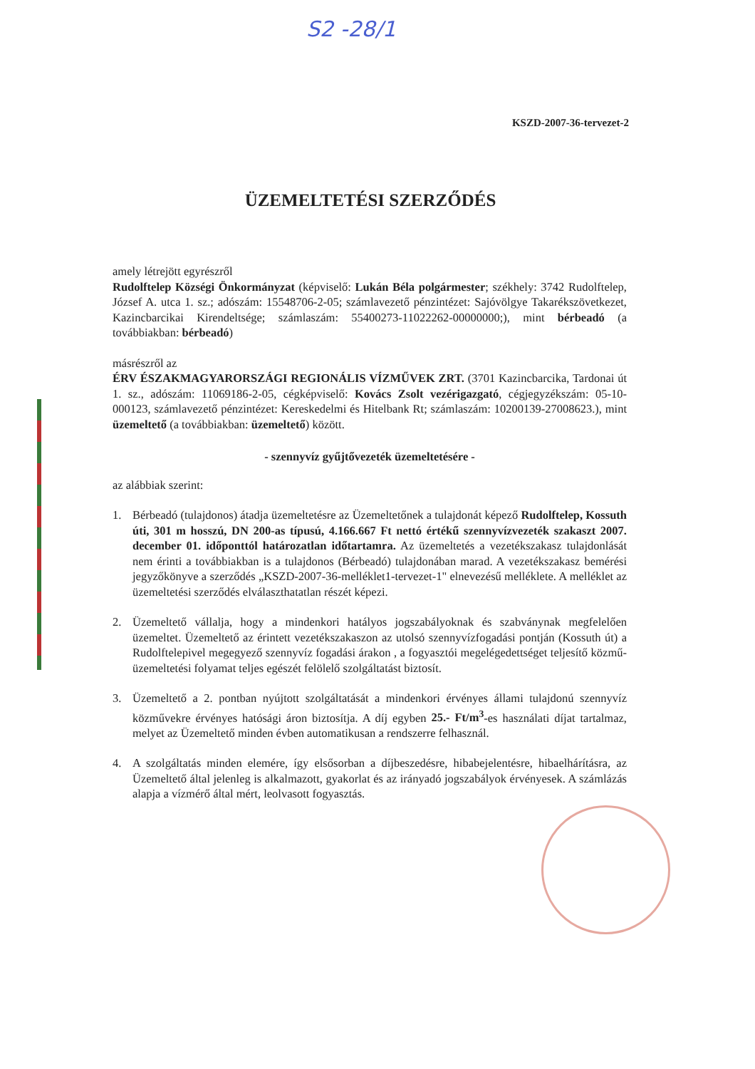S2 -28/1
KSZD-2007-36-tervezet-2
ÜZEMELTETÉSI SZERZŐDÉS
amely létrejött egyrészről
Rudolftelep Községi Önkormányzat (képviselő: Lukán Béla polgármester; székhely: 3742 Rudolftelep, József A. utca 1. sz.; adószám: 15548706-2-05; számlavezető pénzintézet: Sajóvölgye Takarékszövetkezet, Kazincbarcikai Kirendeltsége; számlaszám: 55400273-11022262-00000000;), mint bérbeadó (a továbbiakban: bérbeadó)
másrészről az
ÉRV ÉSZAKMAGYARORSZÁGI REGIONÁLIS VÍZMŰVEK ZRT. (3701 Kazincbarcika, Tardonai út 1. sz., adószám: 11069186-2-05, cégképviselő: Kovács Zsolt vezérigazgató, cégjegyzékszám: 05-10-000123, számlavezető pénzintézet: Kereskedelmi és Hitelbank Rt; számlaszám: 10200139-27008623.), mint üzemeltető (a továbbiakban: üzemeltető) között.
- szennyvíz gyűjtővezeték üzemeltetésére -
az alábbiak szerint:
1. Bérbeadó (tulajdonos) átadja üzemeltetésre az Üzemeltetőnek a tulajdonát képező Rudolftelep, Kossuth úti, 301 m hosszú, DN 200-as típusú, 4.166.667 Ft nettó értékű szennyvízvezeték szakaszt 2007. december 01. időponttól határozatlan időtartamra. Az üzemeltetés a vezetékszakasz tulajdonlását nem érinti a továbbiakban is a tulajdonos (Bérbeadó) tulajdonában marad. A vezetékszakasz bemérési jegyzőkönyve a szerződés „KSZD-2007-36-melléklet1-tervezet-1" elnevezésű melléklete. A melléklet az üzemeltetési szerződés elválaszthatatlan részét képezi.
2. Üzemeltető vállalja, hogy a mindenkori hatályos jogszabályoknak és szabványnak megfelelően üzemeltet. Üzemeltető az érintett vezetékszakaszon az utolsó szennyvízfogadási pontján (Kossuth út) a Rudolftelepivel megegyező szennyvíz fogadási árakon , a fogyasztói megelégedettséget teljesítő közmű-üzemeltetési folyamat teljes egészét felölelő szolgáltatást biztosít.
3. Üzemeltető a 2. pontban nyújtott szolgáltatását a mindenkori érvényes állami tulajdonú szennyvíz közművekre érvényes hatósági áron biztosítja. A díj egyben 25.- Ft/m<sup>3</sup>-es használati díjat tartalmaz, melyet az Üzemeltető minden évben automatikusan a rendszerre felhasznál.
4. A szolgáltatás minden elemére, így elsősorban a díjbeszedésre, hibabejelentésre, hibaelhárításra, az Üzemeltető által jelenleg is alkalmazott, gyakorlat és az irányadó jogszabályok érvényesek. A számlázás alapja a vízmérő által mért, leolvasott fogyasztás.